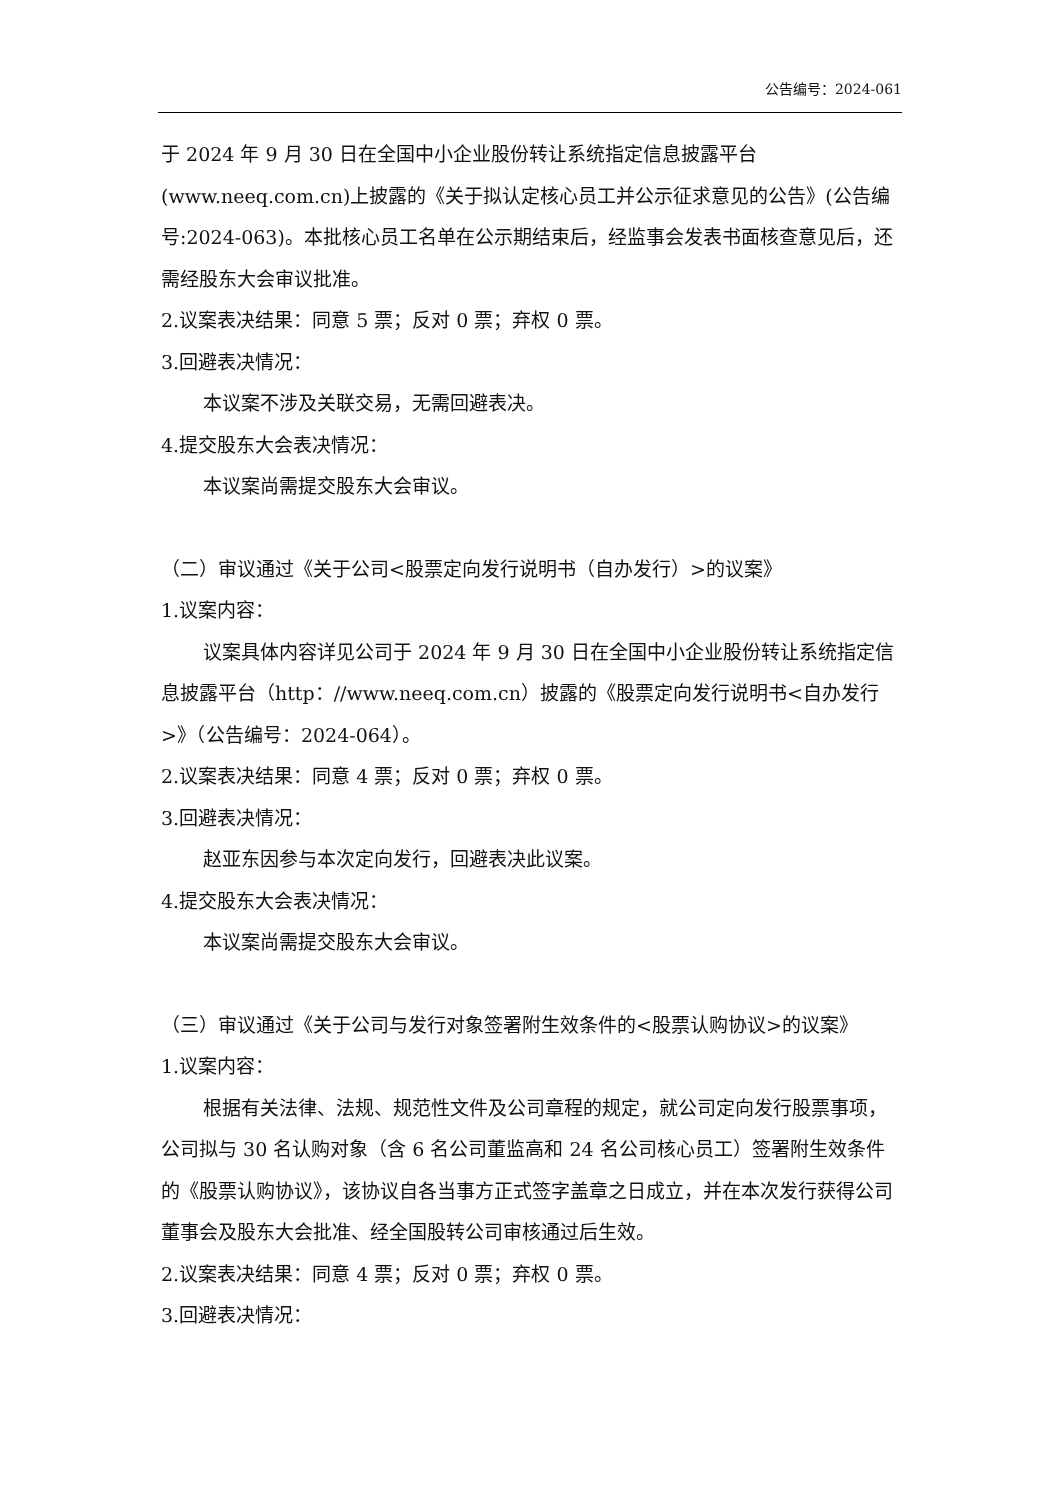公告编号：2024-061
于 2024 年 9 月 30 日在全国中小企业股份转让系统指定信息披露平台(www.neeq.com.cn)上披露的《关于拟认定核心员工并公示征求意见的公告》(公告编号:2024-063)。本批核心员工名单在公示期结束后，经监事会发表书面核查意见后，还需经股东大会审议批准。
2.议案表决结果：同意 5 票；反对 0 票；弃权 0 票。
3.回避表决情况：
本议案不涉及关联交易，无需回避表决。
4.提交股东大会表决情况：
本议案尚需提交股东大会审议。
（二）审议通过《关于公司<股票定向发行说明书（自办发行）>的议案》
1.议案内容：
议案具体内容详见公司于 2024 年 9 月 30 日在全国中小企业股份转让系统指定信息披露平台（http：//www.neeq.com.cn）披露的《股票定向发行说明书<自办发行>》（公告编号：2024-064）。
2.议案表决结果：同意 4 票；反对 0 票；弃权 0 票。
3.回避表决情况：
赵亚东因参与本次定向发行，回避表决此议案。
4.提交股东大会表决情况：
本议案尚需提交股东大会审议。
（三）审议通过《关于公司与发行对象签署附生效条件的<股票认购协议>的议案》
1.议案内容：
根据有关法律、法规、规范性文件及公司章程的规定，就公司定向发行股票事项，公司拟与 30 名认购对象（含 6 名公司董监高和 24 名公司核心员工）签署附生效条件的《股票认购协议》，该协议自各当事方正式签字盖章之日成立，并在本次发行获得公司董事会及股东大会批准、经全国股转公司审核通过后生效。
2.议案表决结果：同意 4 票；反对 0 票；弃权 0 票。
3.回避表决情况：